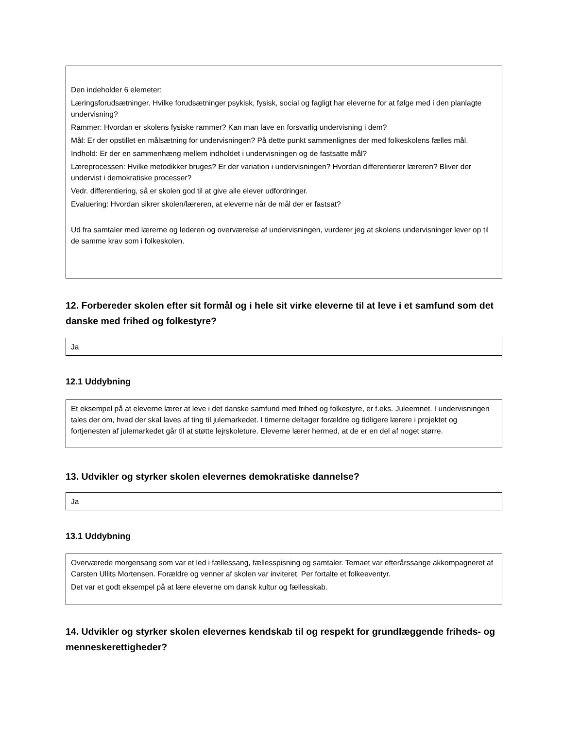Den indeholder 6 elemeter:
Læringsforudsætninger. Hvilke forudsætninger psykisk, fysisk, social og fagligt har eleverne for at følge med i den planlagte undervisning?
Rammer: Hvordan er skolens fysiske rammer? Kan man lave en forsvarlig undervisning i dem?
Mål: Er der opstillet en målsætning for undervisningen? På dette punkt sammenlignes der med folkeskolens fælles mål.
Indhold: Er der en sammenhæng mellem indholdet i undervisningen og de fastsatte mål?
Læreprocessen: Hvilke metodikker bruges? Er der variation i undervisningen? Hvordan differentierer læreren? Bliver der undervist i demokratiske processer?
Vedr. differentiering, så er skolen god til at give alle elever udfordringer.
Evaluering: Hvordan sikrer skolen/læreren, at eleverne når de mål der er fastsat?
Ud fra samtaler med lærerne og lederen og overværelse af undervisningen, vurderer jeg at skolens undervisninger lever op til de samme krav som i folkeskolen.
12. Forbereder skolen efter sit formål og i hele sit virke eleverne til at leve i et samfund som det danske med frihed og folkestyre?
Ja
12.1 Uddybning
Et eksempel på at eleverne lærer at leve i det danske samfund med frihed og folkestyre, er f.eks. Juleemnet. I undervisningen tales der om, hvad der skal laves af ting til julemarkedet. I timerne deltager forældre og tidligere lærere i projektet og fortjenesten af julemarkedet går til at støtte lejrskoleture. Eleverne lærer hermed, at de er en del af noget større.
13. Udvikler og styrker skolen elevernes demokratiske dannelse?
Ja
13.1 Uddybning
Overværede morgensang som var et led i fællessang, fællesspisning og samtaler. Temaet var efterårssange akkompagneret af Carsten Ullits Mortensen. Forældre og venner af skolen var inviteret. Per fortalte et folkeeventyr.
Det var et godt eksempel på at lære eleverne om dansk kultur og fællesskab.
14. Udvikler og styrker skolen elevernes kendskab til og respekt for grundlæggende friheds- og menneskerettigheder?